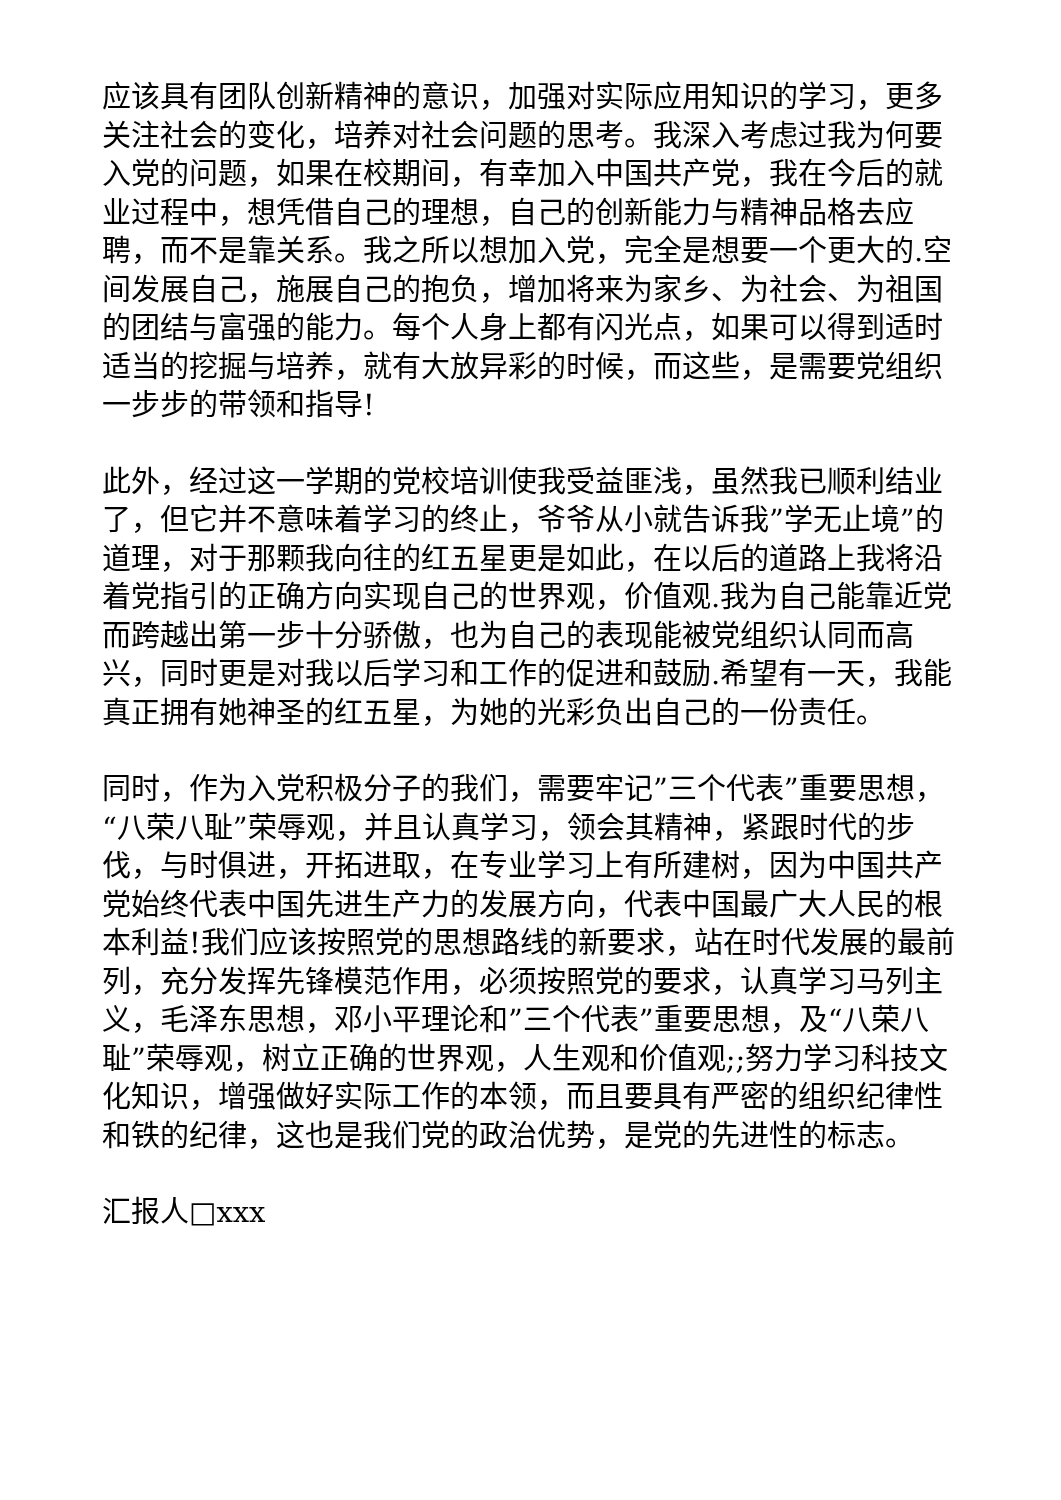应该具有团队创新精神的意识，加强对实际应用知识的学习，更多关注社会的变化，培养对社会问题的思考。我深入考虑过我为何要入党的问题，如果在校期间，有幸加入中国共产党，我在今后的就业过程中，想凭借自己的理想，自己的创新能力与精神品格去应聘，而不是靠关系。我之所以想加入党，完全是想要一个更大的.空间发展自己，施展自己的抱负，增加将来为家乡、为社会、为祖国的团结与富强的能力。每个人身上都有闪光点，如果可以得到适时适当的挖掘与培养，就有大放异彩的时候，而这些，是需要党组织一步步的带领和指导!
此外，经过这一学期的党校培训使我受益匪浅，虽然我已顺利结业了，但它并不意味着学习的终止，爷爷从小就告诉我”学无止境”的道理，对于那颗我向往的红五星更是如此，在以后的道路上我将沿着党指引的正确方向实现自己的世界观，价值观.我为自己能靠近党而跨越出第一步十分骄傲，也为自己的表现能被党组织认同而高兴，同时更是对我以后学习和工作的促进和鼓励.希望有一天，我能真正拥有她神圣的红五星，为她的光彩负出自己的一份责任。
同时，作为入党积极分子的我们，需要牢记”三个代表”重要思想，“八荣八耻”荣辱观，并且认真学习，领会其精神，紧跟时代的步伐，与时俱进，开拓进取，在专业学习上有所建树，因为中国共产党始终代表中国先进生产力的发展方向，代表中国最广大人民的根本利益!我们应该按照党的思想路线的新要求，站在时代发展的最前列，充分发挥先锋模范作用，必须按照党的要求，认真学习马列主义，毛泽东思想，邓小平理论和”三个代表”重要思想，及“八荣八耻”荣辱观，树立正确的世界观，人生观和价值观;;努力学习科技文化知识，增强做好实际工作的本领，而且要具有严密的组织纪律性和铁的纪律，这也是我们党的政治优势，是党的先进性的标志。
汇报人□xxx